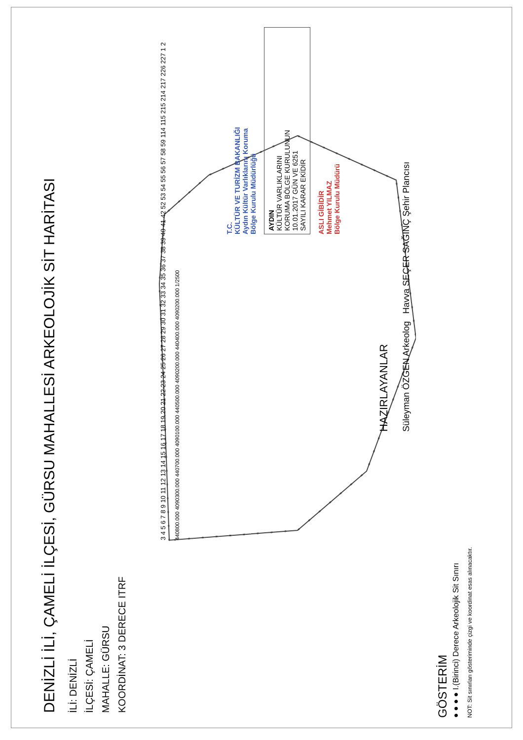DENİZLİ İLİ, ÇAMELİ İLÇESİ, GÜRSU MAHALLESİ ARKEOLOJİK SİT HARİTASI
İLİ: DENİZLİ
İLÇESİ: ÇAMELİ
MAHALLE: GÜRSU
KOORDİNAT: 3 DERECE ITRF
3 4 5 6 7 8 9 10 11 12 13 14 15 16 17 18 19 20 21 22 23 24 25 26 27 28 29 30 31 32 33 34 35 36 37 38 39 40 41 42 52 53 54 55 56 57 58 59 114 115 215 214 217 226 227 1 2
440800.000 4090300.000 440700.000 4090100.000 440500.000 4090200.000 440400.000 4090200.000 1/2500
T.C.
KÜLTÜR VE TURİZM BAKANLIĞI
Aydın Kültür Varlıklarını Koruma
Bölge Kurulu Müdürlüğü
AYDIN
KÜLTÜR VARLIKLARINI
KORUMA BÖLGE KURULUNUN
10.01.2017 GÜN VE 6251
SAYILI KARAR EKİDİR
ASLI GİBİDİR
Mehmet YILMAZ
Bölge Kurulu Müdürü
HAZIRLAYANLAR
Süleyman ÖZGEN Arkeolog Havva SEÇER SAĞINÇ Şehir Plancısı
GÖSTERİM
● ● ● ● I.(Birinci) Derece Arkeolojik Sit Sınırı
NOT: Sit sınırları gösteriminde çizgi ve koordinat esas alınacaktır.